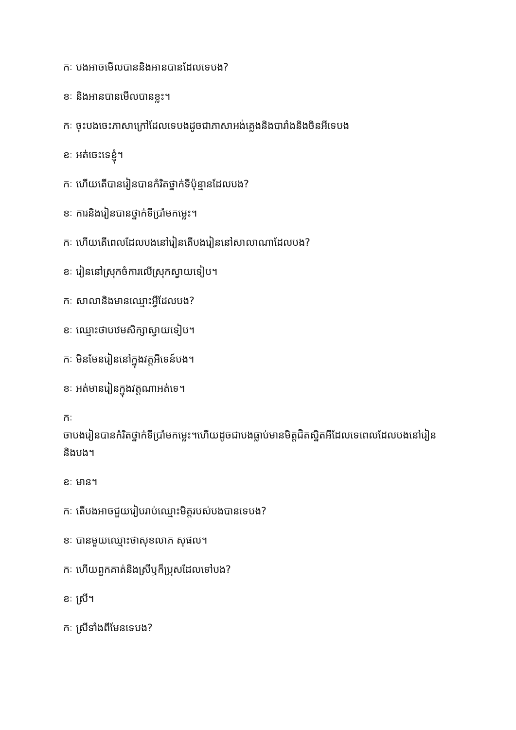កៈ បងអាចមើលបាននិងអានបានដែលទេបង?
ខៈ និងអានបានមើលបានខ្លះ។
កៈ ចុះបងចេះភាសាក្រៅដែលទេបងដូចជាភាសាអង់គ្លេងនិងបារាំងនិងចិនអីទេបង
ខៈ អត់ចេះទេខ្ញុំ។
កៈ ហើយតើបានរៀនបានកំរិតថ្នាក់ទីប៉ុន្មានដែលបង?
ខៈ ការនិងរៀនបានថ្នាក់ទីប្រាំមកម្លេះ។
កៈ ហើយតើពេលដែលបងនៅរៀនតើបងរៀននៅសាលាណាដែលបង?
ខៈ រៀននៅស្រុកចំការលើស្រុកស្វាយទៀប។
កៈ សាលានិងមានឈ្មោះអ្វីដែលបង?
ខៈ ឈ្មោះថាបឋមសិក្សាស្វាយទៀប។
កៈ មិនមែនរៀននៅក្នុងវត្តអីទេន៍បង។
ខៈ អត់មានរៀនក្នុងវត្តណាអត់ទេ។
កៈ
ចាបងរៀនបានកំរិតថ្នាក់ទីប្រាំមកម្លេះ។ហើយដូចជាបងធ្លាប់មានមិត្តជិតស្និតអីដែលទេពេលដែលបងនៅរៀននិងបង។
ខៈ មាន។
កៈ តើបងអាចជួយរៀបរាប់ឈ្មោះមិត្តរបស់បងបានទេបង?
ខៈ បានមួយឈ្មោះថាសុខលាភ សុផល។
កៈ ហើយពួកគាត់និងស្រីឬក៏ប្រុសដែលទៅបង?
ខៈ ស្រី។
កៈ ស្រីទាំងពីមែនទេបង?